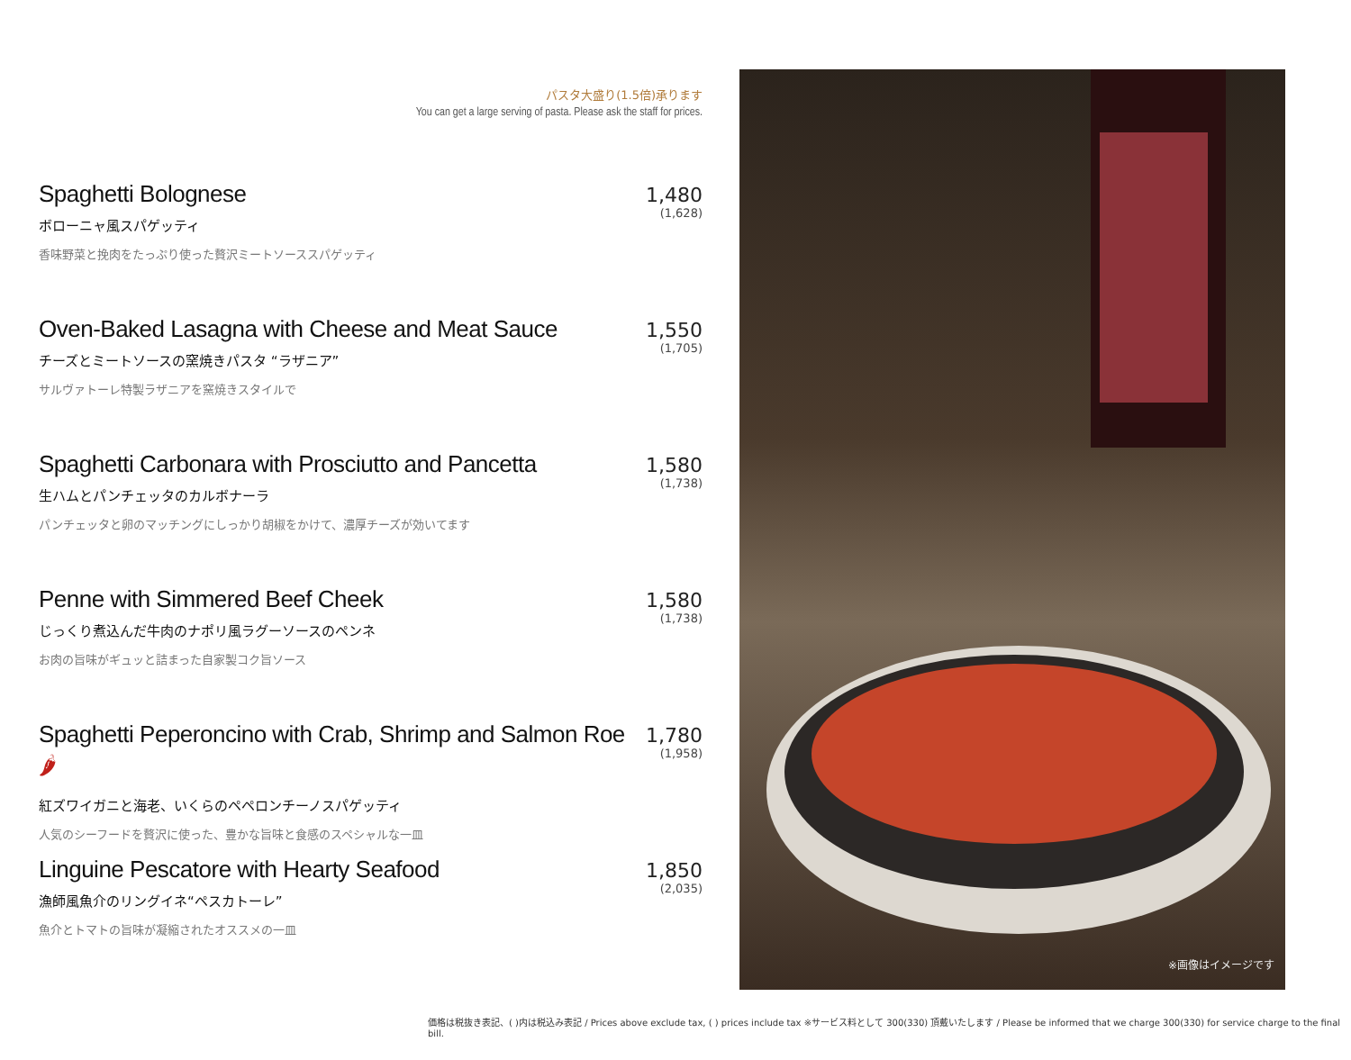パスタ大盛り(1.5倍)承ります
You can get a large serving of pasta. Please ask the staff for prices.
Spaghetti Bolognese
ボローニャ風スパゲッティ
香味野菜と挽肉をたっぷり使った贅沢ミートソーススパゲッティ
1,480
(1,628)
Oven-Baked Lasagna with Cheese and Meat Sauce
チーズとミートソースの窯焼きパスタ “ラザニア”
サルヴァトーレ特製ラザニアを窯焼きスタイルで
1,550
(1,705)
Spaghetti Carbonara with Prosciutto and Pancetta
生ハムとパンチェッタのカルボナーラ
パンチェッタと卵のマッチングにしっかり胡椒をかけて、濃厚チーズが効いてます
1,580
(1,738)
Penne with Simmered Beef Cheek
じっくり煮込んだ牛肉のナポリ風ラグーソースのペンネ
お肉の旨味がギュッと詰まった自家製コク旨ソース
1,580
(1,738)
Spaghetti Peperoncino with Crab, Shrimp and Salmon Roe 🌶
紅ズワイガニと海老、いくらのペペロンチーノスパゲッティ
人気のシーフードを贅沢に使った、豊かな旨味と食感のスペシャルな一皿
1,780
(1,958)
Linguine Pescatore with Hearty Seafood
漁師風魚介のリングイネ“ペスカトーレ”
魚介とトマトの旨味が凝縮されたオススメの一皿
1,850
(2,035)
※画像はイメージです
価格は税抜き表記、( )内は税込み表記 / Prices above exclude tax, ( ) prices include tax ※サービス料として 300(330) 頂戴いたします / Please be informed that we charge 300(330) for service charge to the final bill.